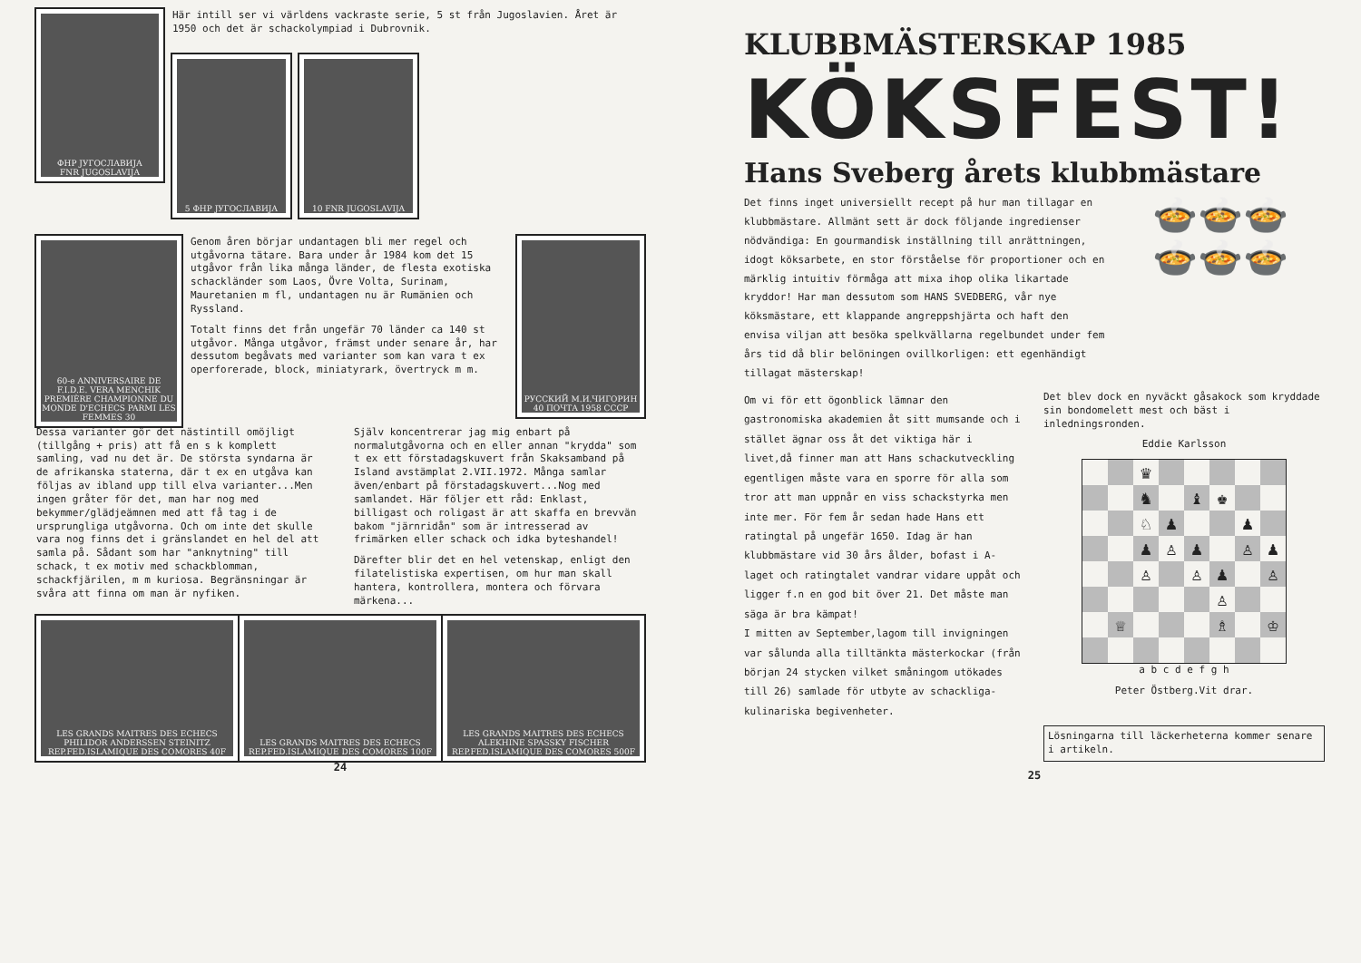ФНР ЈУГОСЛАВИЈА
FNR JUGOSLAVIJA
Här intill ser vi världens vackraste serie, 5 st från Jugoslavien. Året är 1950 och det är schackolympiad i Dubrovnik.
5 ФНР ЈУГОСЛАВИЈА 10 FNR JUGOSLAVIJA
60-e ANNIVERSAIRE DE F.I.D.E. VERA MENCHIK PREMIÈRE CHAMPIONNE DU MONDE D'ECHECS PARMI LES FEMMES 30
Genom åren börjar undantagen bli mer regel och utgåvorna tätare. Bara under år 1984 kom det 15 utgåvor från lika många länder, de flesta exotiska schackländer som Laos, Övre Volta, Surinam, Mauretanien m fl, undantagen nu är Rumänien och Ryssland.
Totalt finns det från ungefär 70 länder ca 140 st utgåvor. Många utgåvor, främst under senare år, har dessutom begåvats med varianter som kan vara t ex operforerade, block, miniatyrark, övertryck m m.
РУССКИЙ М.И.ЧИГОРИН 40 ПОЧТА 1958 СССР
Dessa varianter gör det nästintill omöjligt (tillgång + pris) att få en s k komplett samling, vad nu det är. De största syndarna är de afrikanska staterna, där t ex en utgåva kan följas av ibland upp till elva varianter...Men ingen gråter för det, man har nog med bekymmer/glädjeämnen med att få tag i de ursprungliga utgåvorna. Och om inte det skulle vara nog finns det i gränslandet en hel del att samla på. Sådant som har "anknytning" till schack, t ex motiv med schackblomman, schackfjärilen, m m kuriosa. Begränsningar är svåra att finna om man är nyfiken.
Själv koncentrerar jag mig enbart på normalutgåvorna och en eller annan "krydda" som t ex ett förstadagskuvert från Skaksamband på Island avstämplat 2.VII.1972. Många samlar även/enbart på förstadagskuvert...Nog med samlandet. Här följer ett råd: Enklast, billigast och roligast är att skaffa en brevvän bakom "järnridån" som är intresserad av frimärken eller schack och idka byteshandel!
Därefter blir det en hel vetenskap, enligt den filatelistiska expertisen, om hur man skall hantera, kontrollera, montera och förvara märkena...
LES GRANDS MAITRES DES ECHECS PHILIDOR ANDERSSEN STEINITZ REP.FED.ISLAMIQUE DES COMORES 40F
LES GRANDS MAITRES DES ECHECS REP.FED.ISLAMIQUE DES COMORES 100F
LES GRANDS MAITRES DES ECHECS ALEKHINE SPASSKY FISCHER REP.FED.ISLAMIQUE DES COMORES 500F
24
KLUBBMÄSTERSKAP 1985
KÖKSFEST!
Hans Sveberg årets klubbmästare
Det finns inget universiellt recept på hur man tillagar en klubbmästare. Allmänt sett är dock följande ingredienser nödvändiga: En gourmandisk inställning till anrättningen, idogt köksarbete, en stor förståelse för proportioner och en märklig intuitiv förmåga att mixa ihop olika likartade kryddor! Har man dessutom som HANS SVEDBERG, vår nye köksmästare, ett klappande angreppshjärta och haft den envisa viljan att besöka spelkvällarna regelbundet under fem års tid då blir belöningen ovillkorligen: ett egenhändigt tillagat mästerskap!
🍲🍲🍲
🍲🍲🍲
Om vi för ett ögonblick lämnar den gastronomiska akademien åt sitt mumsande och i stället ägnar oss åt det viktiga här i livet,då finner man att Hans schackutveckling egentligen måste vara en sporre för alla som tror att man uppnår en viss schackstyrka men inte mer. För fem år sedan hade Hans ett ratingtal på ungefär 1650. Idag är han klubbmästare vid 30 års ålder, bofast i A-laget och ratingtalet vandrar vidare uppåt och ligger f.n en god bit över 21. Det måste man säga är bra kämpat!
I mitten av September,lagom till invigningen var sålunda alla tilltänkta mästerkockar (från början 24 stycken vilket småningom utökades till 26) samlade för utbyte av schackliga-kulinariska begivenheter.
Det blev dock en nyväckt gåsakock som kryddade sin bondomelett mest och bäst i inledningsronden.
Eddie Karlsson
♛
♞
♝
♚
♘
♟
♟
♟
♙
♟
♙
♟
♙
♙
♟
♙
♙
♕
♗
♔
a b c d e f g h
Peter Östberg.Vit drar.
Lösningarna till läckerheterna kommer senare i artikeln.
25